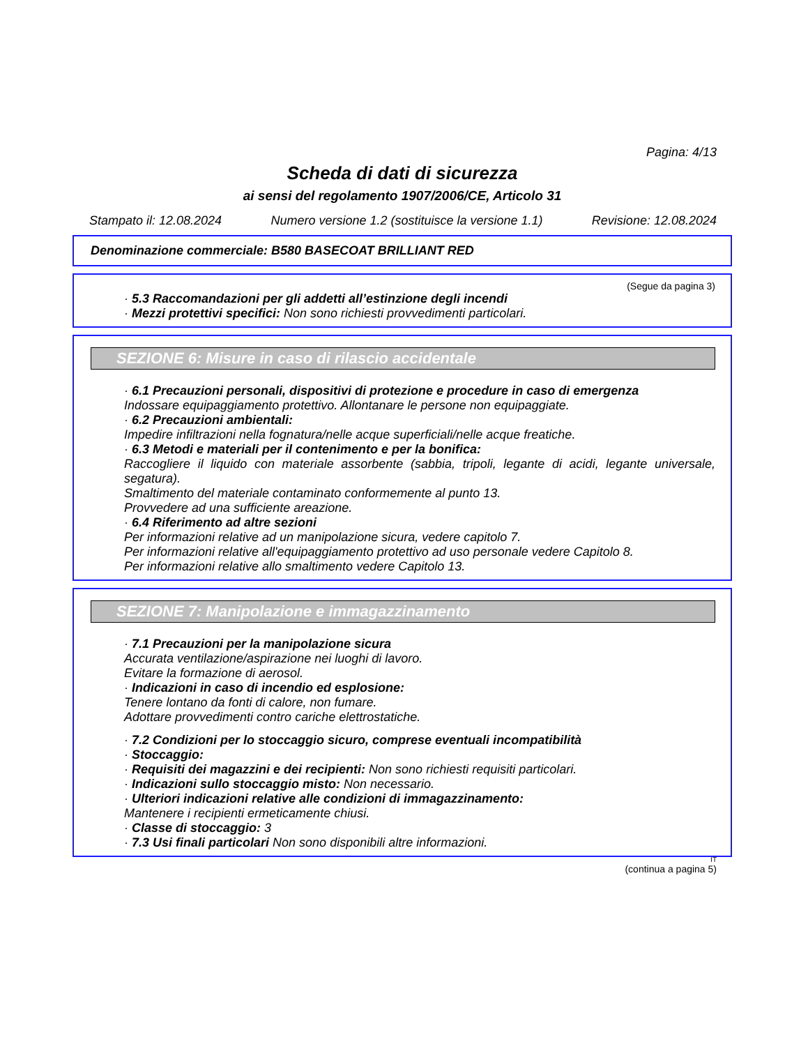Pagina: 4/13
Scheda di dati di sicurezza
ai sensi del regolamento 1907/2006/CE, Articolo 31
Stampato il: 12.08.2024 Numero versione 1.2 (sostituisce la versione 1.1) Revisione: 12.08.2024
Denominazione commerciale: B580 BASECOAT BRILLIANT RED
(Segue da pagina 3)
· 5.3 Raccomandazioni per gli addetti all’estinzione degli incendi
· Mezzi protettivi specifici: Non sono richiesti provvedimenti particolari.
SEZIONE 6: Misure in caso di rilascio accidentale
· 6.1 Precauzioni personali, dispositivi di protezione e procedure in caso di emergenza
Indossare equipaggiamento protettivo. Allontanare le persone non equipaggiate.
· 6.2 Precauzioni ambientali:
Impedire infiltrazioni nella fognatura/nelle acque superficiali/nelle acque freatiche.
· 6.3 Metodi e materiali per il contenimento e per la bonifica:
Raccogliere il liquido con materiale assorbente (sabbia, tripoli, legante di acidi, legante universale, segatura).
Smaltimento del materiale contaminato conformemente al punto 13.
Provvedere ad una sufficiente areazione.
· 6.4 Riferimento ad altre sezioni
Per informazioni relative ad un manipolazione sicura, vedere capitolo 7.
Per informazioni relative all'equipaggiamento protettivo ad uso personale vedere Capitolo 8.
Per informazioni relative allo smaltimento vedere Capitolo 13.
SEZIONE 7: Manipolazione e immagazzinamento
· 7.1 Precauzioni per la manipolazione sicura
Accurata ventilazione/aspirazione nei luoghi di lavoro.
Evitare la formazione di aerosol.
· Indicazioni in caso di incendio ed esplosione:
Tenere lontano da fonti di calore, non fumare.
Adottare provvedimenti contro cariche elettrostatiche.
· 7.2 Condizioni per lo stoccaggio sicuro, comprese eventuali incompatibilità
· Stoccaggio:
· Requisiti dei magazzini e dei recipienti: Non sono richiesti requisiti particolari.
· Indicazioni sullo stoccaggio misto: Non necessario.
· Ulteriori indicazioni relative alle condizioni di immagazzinamento:
Mantenere i recipienti ermeticamente chiusi.
· Classe di stoccaggio: 3
· 7.3 Usi finali particolari Non sono disponibili altre informazioni.
IT
(continua a pagina 5)